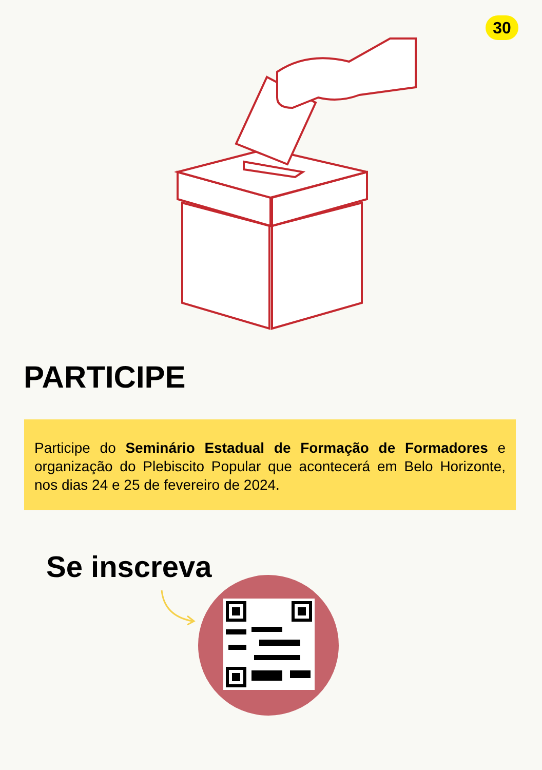30
PARTICIPE
Participe do Seminário Estadual de Formação de Formadores e organização do Plebiscito Popular que acontecerá em Belo Horizonte, nos dias 24 e 25 de fevereiro de 2024.
Se inscreva